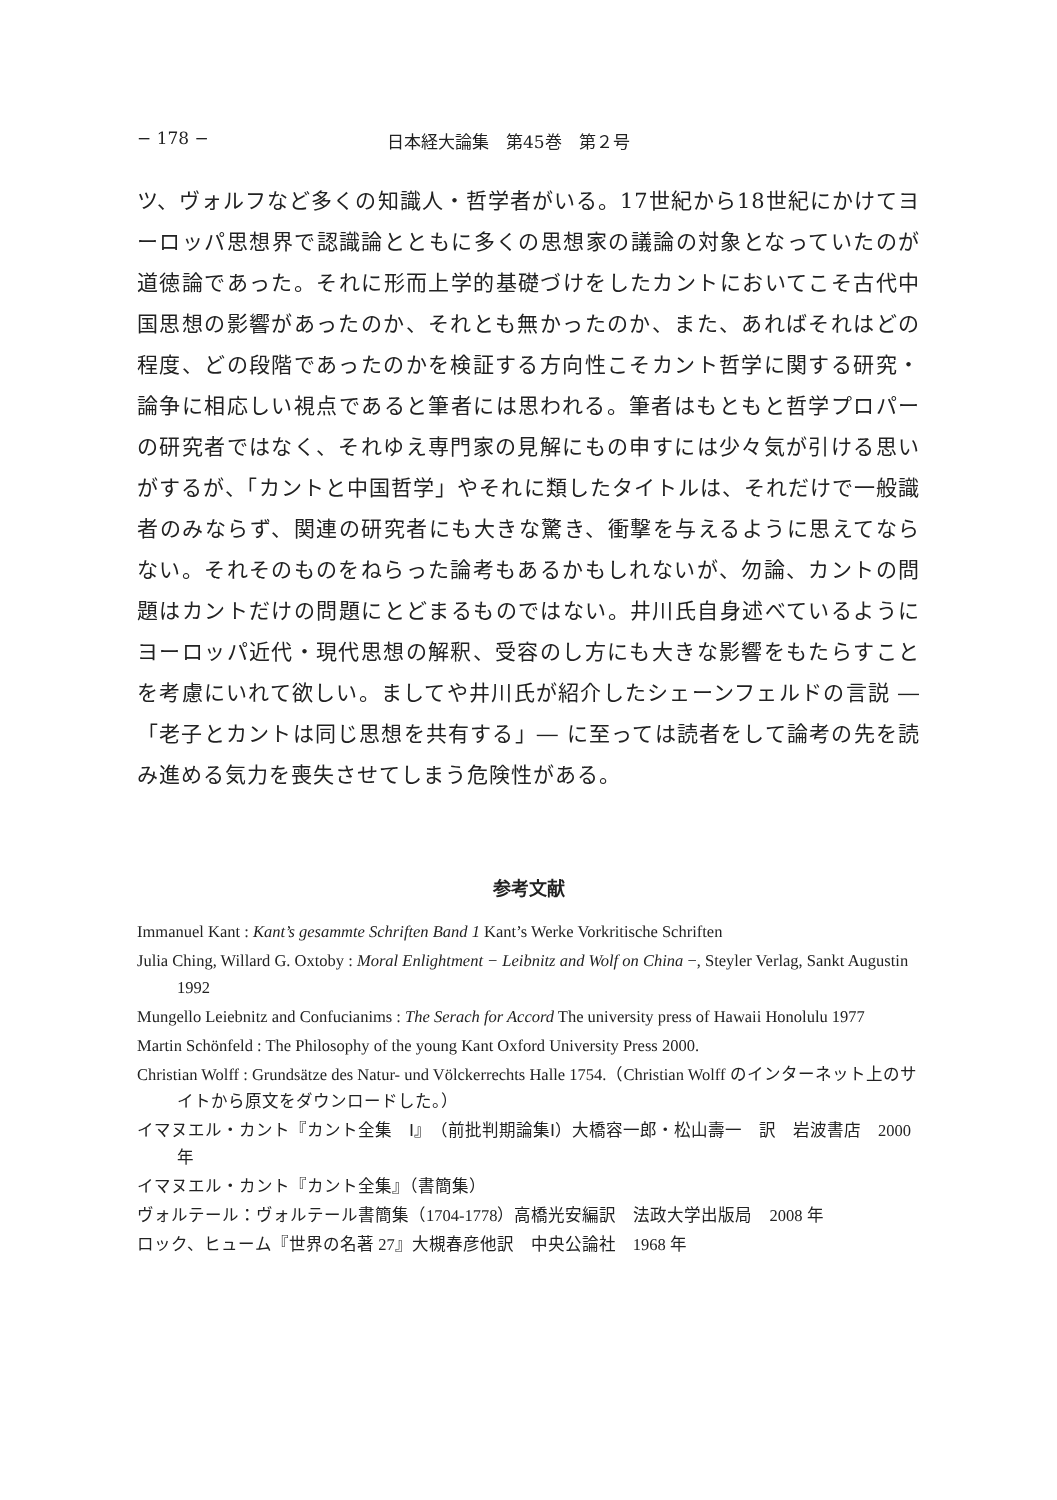− 178 − 日本経大論集　第45巻　第２号
ツ、ヴォルフなど多くの知識人・哲学者がいる。17世紀から18世紀にかけてヨーロッパ思想界で認識論とともに多くの思想家の議論の対象となっていたのが道徳論であった。それに形而上学的基礎づけをしたカントにおいてこそ古代中国思想の影響があったのか、それとも無かったのか、また、あればそれはどの程度、どの段階であったのかを検証する方向性こそカント哲学に関する研究・論争に相応しい視点であると筆者には思われる。筆者はもともと哲学プロパーの研究者ではなく、それゆえ専門家の見解にもの申すには少々気が引ける思いがするが、「カントと中国哲学」やそれに類したタイトルは、それだけで一般識者のみならず、関連の研究者にも大きな驚き、衝撃を与えるように思えてならない。それそのものをねらった論考もあるかもしれないが、勿論、カントの問題はカントだけの問題にとどまるものではない。井川氏自身述べているようにヨーロッパ近代・現代思想の解釈、受容のし方にも大きな影響をもたらすことを考慮にいれて欲しい。ましてや井川氏が紹介したシェーンフェルドの言説 ―「老子とカントは同じ思想を共有する」― に至っては読者をして論考の先を読み進める気力を喪失させてしまう危険性がある。
参考文献
Immanuel Kant : Kant’s gesammte Schriften Band 1 Kant’s Werke Vorkritische Schriften
Julia Ching, Willard G. Oxtoby : Moral Enlightment − Leibnitz and Wolf on China −, Steyler Verlag, Sankt Augustin 1992
Mungello Leiebnitz and Confucianims : The Serach for Accord The university press of Hawaii Honolulu 1977
Martin Schönfeld : The Philosophy of the young Kant Oxford University Press 2000.
Christian Wolff : Grundsätze des Natur- und Völckerrechts Halle 1754.（Christian Wolff のインターネット上のサイトから原文をダウンロードした。）
イマヌエル・カント『カント全集　Ⅰ』（前批判期論集Ⅰ）大橋容一郎・松山壽一　訳　岩波書店　2000 年
イマヌエル・カント『カント全集』（書簡集）
ヴォルテール：ヴォルテール書簡集（1704‐1778）高橋光安編訳　法政大学出版局　2008 年
ロック、ヒューム『世界の名著 27』大槻春彦他訳　中央公論社　1968 年